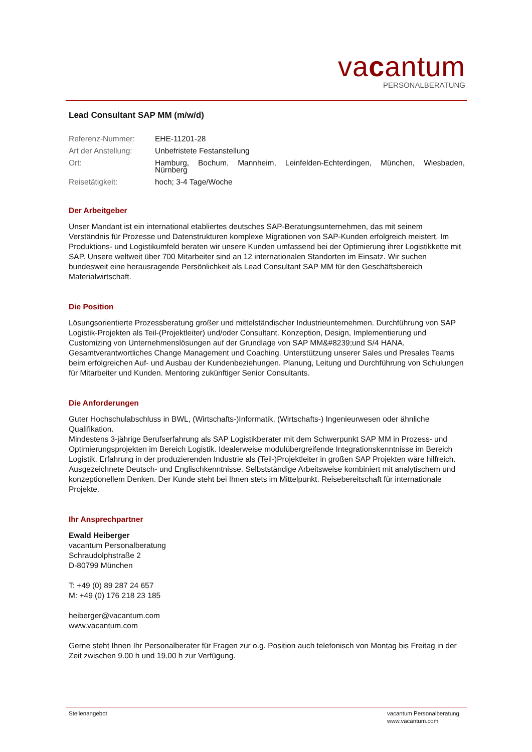vacantum
PERSONALBERATUNG
Lead Consultant SAP MM (m/w/d)
| Referenz-Nummer: | EHE-11201-28 |
| Art der Anstellung: | Unbefristete Festanstellung |
| Ort: | Hamburg, Bochum, Mannheim, Leinfelden-Echterdingen, München, Wiesbaden, Nürnberg |
| Reisetätigkeit: | hoch; 3-4 Tage/Woche |
Der Arbeitgeber
Unser Mandant ist ein international etabliertes deutsches SAP-Beratungsunternehmen, das mit seinem Verständnis für Prozesse und Datenstrukturen komplexe Migrationen von SAP-Kunden erfolgreich meistert. Im Produktions- und Logistikumfeld beraten wir unsere Kunden umfassend bei der Optimierung ihrer Logistikkette mit SAP. Unsere weltweit über 700 Mitarbeiter sind an 12 internationalen Standorten im Einsatz. Wir suchen bundesweit eine herausragende Persönlichkeit als Lead Consultant SAP MM für den Geschäftsbereich Materialwirtschaft.
Die Position
Lösungsorientierte Prozessberatung großer und mittelständischer Industrieunternehmen. Durchführung von SAP Logistik-Projekten als Teil-(Projektleiter) und/oder Consultant. Konzeption, Design, Implementierung und Customizing von Unternehmenslösungen auf der Grundlage von SAP MM&#8239;und S/4 HANA. Gesamtverantwortliches Change Management und Coaching. Unterstützung unserer Sales und Presales Teams beim erfolgreichen Auf- und Ausbau der Kundenbeziehungen. Planung, Leitung und Durchführung von Schulungen für Mitarbeiter und Kunden. Mentoring zukünftiger Senior Consultants.
Die Anforderungen
Guter Hochschulabschluss in BWL, (Wirtschafts-)Informatik, (Wirtschafts-) Ingenieurwesen oder ähnliche Qualifikation.
Mindestens 3-jährige Berufserfahrung als SAP Logistikberater mit dem Schwerpunkt SAP MM in Prozess- und Optimierungsprojekten im Bereich Logistik. Idealerweise modulübergreifende Integrationskenntnisse im Bereich Logistik. Erfahrung in der produzierenden Industrie als (Teil-)Projektleiter in großen SAP Projekten wäre hilfreich. Ausgezeichnete Deutsch- und Englischkenntnisse. Selbstständige Arbeitsweise kombiniert mit analytischem und konzeptionellem Denken. Der Kunde steht bei Ihnen stets im Mittelpunkt. Reisebereitschaft für internationale Projekte.
Ihr Ansprechpartner
Ewald Heiberger
vacantum Personalberatung
Schraudolphstraße 2
D-80799 München
T: +49 (0) 89 287 24 657
M: +49 (0) 176 218 23 185
heiberger@vacantum.com
www.vacantum.com
Gerne steht Ihnen Ihr Personalberater für Fragen zur o.g. Position auch telefonisch von Montag bis Freitag in der Zeit zwischen 9.00 h und 19.00 h zur Verfügung.
Stellenangebot vacantum Personalberatung
www.vacantum.com